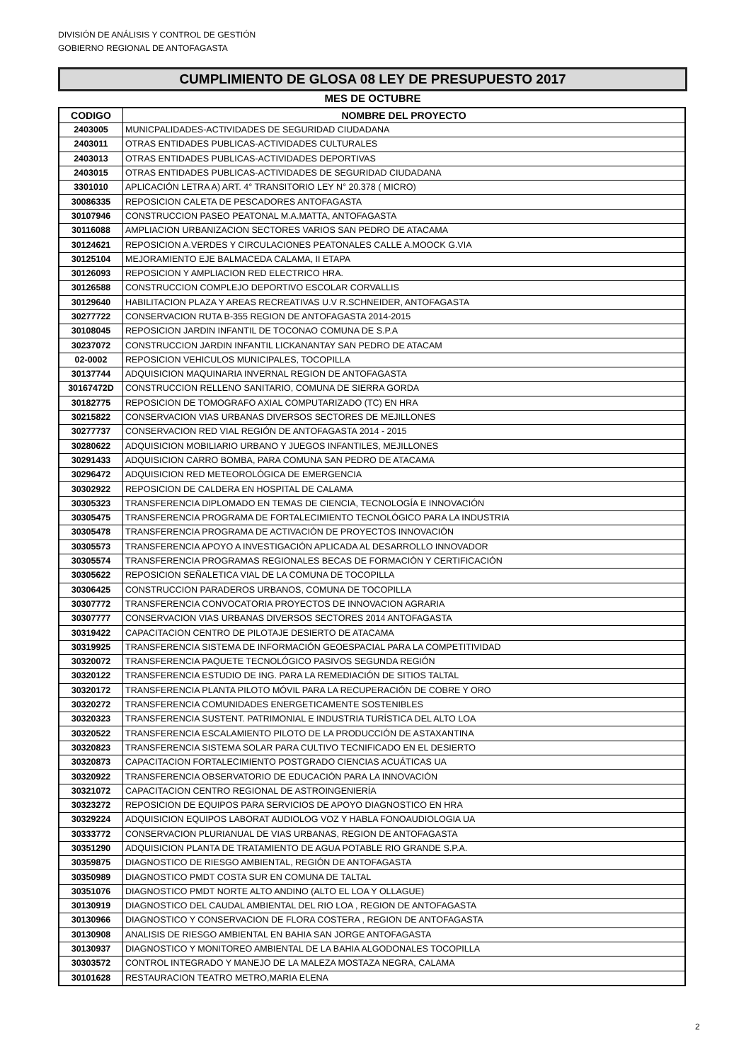DIVISIÓN DE ANÁLISIS Y CONTROL DE GESTIÓN
GOBIERNO REGIONAL DE ANTOFAGASTA
CUMPLIMIENTO DE GLOSA 08 LEY DE PRESUPUESTO 2017
MES DE OCTUBRE
| CODIGO | NOMBRE DEL PROYECTO |
| --- | --- |
| 2403005 | MUNICPALIDADES-ACTIVIDADES DE SEGURIDAD CIUDADANA |
| 2403011 | OTRAS ENTIDADES PUBLICAS-ACTIVIDADES CULTURALES |
| 2403013 | OTRAS ENTIDADES PUBLICAS-ACTIVIDADES DEPORTIVAS |
| 2403015 | OTRAS ENTIDADES PUBLICAS-ACTIVIDADES DE SEGURIDAD CIUDADANA |
| 3301010 | APLICACIÓN LETRA A) ART. 4° TRANSITORIO LEY N° 20.378 ( MICRO) |
| 30086335 | REPOSICION CALETA DE PESCADORES ANTOFAGASTA |
| 30107946 | CONSTRUCCION PASEO PEATONAL M.A.MATTA, ANTOFAGASTA |
| 30116088 | AMPLIACION URBANIZACION SECTORES VARIOS SAN PEDRO DE ATACAMA |
| 30124621 | REPOSICION A.VERDES Y CIRCULACIONES PEATONALES CALLE A.MOOCK G.VIA |
| 30125104 | MEJORAMIENTO EJE BALMACEDA CALAMA, II ETAPA |
| 30126093 | REPOSICION Y AMPLIACION RED ELECTRICO HRA. |
| 30126588 | CONSTRUCCION COMPLEJO DEPORTIVO ESCOLAR CORVALLIS |
| 30129640 | HABILITACION PLAZA Y AREAS RECREATIVAS U.V R.SCHNEIDER, ANTOFAGASTA |
| 30277722 | CONSERVACION RUTA B-355 REGION DE ANTOFAGASTA 2014-2015 |
| 30108045 | REPOSICION JARDIN INFANTIL DE TOCONAO COMUNA DE S.P.A |
| 30237072 | CONSTRUCCION JARDIN INFANTIL LICKANANTAY SAN PEDRO DE ATACAM |
| 02-0002 | REPOSICION VEHICULOS MUNICIPALES, TOCOPILLA |
| 30137744 | ADQUISICION MAQUINARIA INVERNAL REGION DE ANTOFAGASTA |
| 30167472D | CONSTRUCCION RELLENO SANITARIO, COMUNA DE SIERRA GORDA |
| 30182775 | REPOSICION DE TOMOGRAFO AXIAL COMPUTARIZADO (TC) EN HRA |
| 30215822 | CONSERVACION VIAS URBANAS DIVERSOS SECTORES DE MEJILLONES |
| 30277737 | CONSERVACION RED VIAL REGIÓN DE ANTOFAGASTA 2014 - 2015 |
| 30280622 | ADQUISICION MOBILIARIO URBANO Y JUEGOS INFANTILES, MEJILLONES |
| 30291433 | ADQUISICION CARRO BOMBA, PARA COMUNA SAN PEDRO DE ATACAMA |
| 30296472 | ADQUISICION RED METEOROLÓGICA DE EMERGENCIA |
| 30302922 | REPOSICION DE CALDERA EN HOSPITAL DE CALAMA |
| 30305323 | TRANSFERENCIA DIPLOMADO EN TEMAS DE CIENCIA, TECNOLOGÍA E INNOVACIÓN |
| 30305475 | TRANSFERENCIA PROGRAMA DE FORTALECIMIENTO TECNOLÓGICO PARA LA INDUSTRIA |
| 30305478 | TRANSFERENCIA PROGRAMA DE ACTIVACIÓN DE PROYECTOS INNOVACIÓN |
| 30305573 | TRANSFERENCIA APOYO A INVESTIGACIÓN APLICADA AL DESARROLLO INNOVADOR |
| 30305574 | TRANSFERENCIA PROGRAMAS REGIONALES BECAS DE FORMACIÓN Y CERTIFICACIÓN |
| 30305622 | REPOSICION SEÑALETICA VIAL DE LA COMUNA DE TOCOPILLA |
| 30306425 | CONSTRUCCION PARADEROS URBANOS, COMUNA DE TOCOPILLA |
| 30307772 | TRANSFERENCIA CONVOCATORIA PROYECTOS DE INNOVACION AGRARIA |
| 30307777 | CONSERVACION VIAS URBANAS DIVERSOS SECTORES 2014 ANTOFAGASTA |
| 30319422 | CAPACITACION CENTRO DE PILOTAJE DESIERTO DE ATACAMA |
| 30319925 | TRANSFERENCIA SISTEMA DE INFORMACIÓN GEOESPACIAL PARA LA COMPETITIVIDAD |
| 30320072 | TRANSFERENCIA PAQUETE TECNOLÓGICO PASIVOS SEGUNDA REGIÓN |
| 30320122 | TRANSFERENCIA ESTUDIO DE ING. PARA LA REMEDIACIÓN DE SITIOS TALTAL |
| 30320172 | TRANSFERENCIA PLANTA PILOTO MÓVIL PARA LA RECUPERACIÓN DE COBRE Y ORO |
| 30320272 | TRANSFERENCIA COMUNIDADES ENERGETICAMENTE SOSTENIBLES |
| 30320323 | TRANSFERENCIA SUSTENT. PATRIMONIAL E INDUSTRIA TURÍSTICA DEL ALTO LOA |
| 30320522 | TRANSFERENCIA ESCALAMIENTO PILOTO DE LA PRODUCCIÓN DE ASTAXANTINA |
| 30320823 | TRANSFERENCIA SISTEMA SOLAR PARA CULTIVO TECNIFICADO EN EL DESIERTO |
| 30320873 | CAPACITACION FORTALECIMIENTO POSTGRADO CIENCIAS ACUÁTICAS UA |
| 30320922 | TRANSFERENCIA OBSERVATORIO DE EDUCACIÓN PARA LA INNOVACIÓN |
| 30321072 | CAPACITACION CENTRO REGIONAL DE ASTROINGENIERÍA |
| 30323272 | REPOSICION DE EQUIPOS PARA SERVICIOS DE APOYO DIAGNOSTICO EN HRA |
| 30329224 | ADQUISICION EQUIPOS LABORAT AUDIOLOG VOZ Y HABLA FONOAUDIOLOGIA UA |
| 30333772 | CONSERVACION PLURIANUAL DE VIAS URBANAS, REGION DE ANTOFAGASTA |
| 30351290 | ADQUISICION PLANTA DE TRATAMIENTO DE AGUA POTABLE RIO GRANDE S.P.A. |
| 30359875 | DIAGNOSTICO DE RIESGO AMBIENTAL, REGIÓN DE ANTOFAGASTA |
| 30350989 | DIAGNOSTICO PMDT COSTA SUR EN COMUNA DE TALTAL |
| 30351076 | DIAGNOSTICO PMDT NORTE ALTO ANDINO (ALTO EL LOA Y OLLAGUE) |
| 30130919 | DIAGNOSTICO DEL CAUDAL AMBIENTAL DEL RIO LOA , REGION DE ANTOFAGASTA |
| 30130966 | DIAGNOSTICO Y CONSERVACION DE FLORA COSTERA , REGION DE ANTOFAGASTA |
| 30130908 | ANALISIS DE RIESGO AMBIENTAL EN BAHIA SAN JORGE ANTOFAGASTA |
| 30130937 | DIAGNOSTICO Y MONITOREO AMBIENTAL DE LA BAHIA ALGODONALES TOCOPILLA |
| 30303572 | CONTROL INTEGRADO Y MANEJO DE LA MALEZA MOSTAZA NEGRA, CALAMA |
| 30101628 | RESTAURACION TEATRO METRO,MARIA ELENA |
2